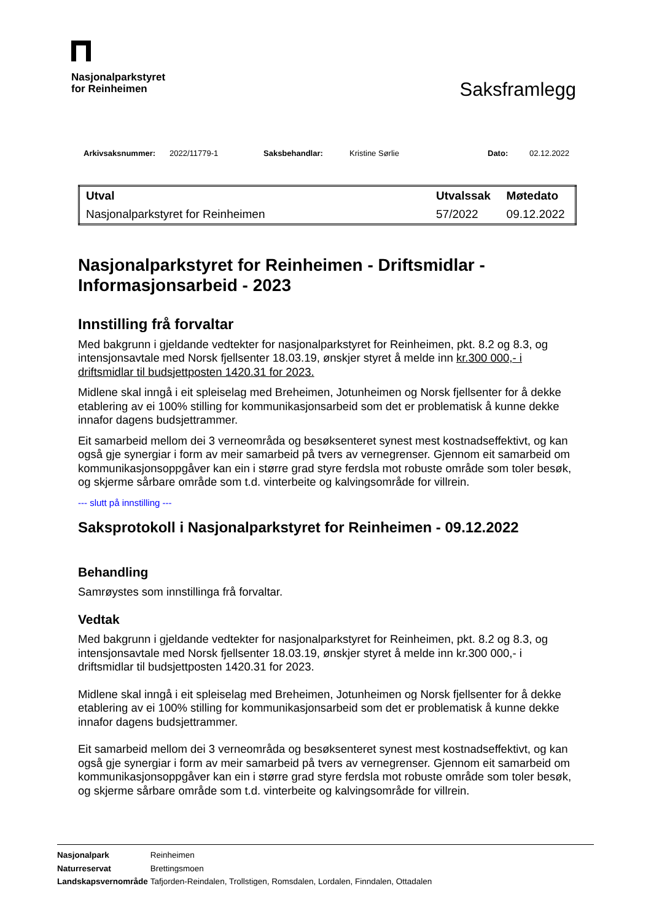Nasjonalparkstyret
for Reinheimen
Saksframlegg
Arkivsaksnummer: 2022/11779-1 Saksbehandlar: Kristine Sørlie Dato: 02.12.2022
| Utval | Utvalssak | Møtedato |
| --- | --- | --- |
| Nasjonalparkstyret for Reinheimen | 57/2022 | 09.12.2022 |
Nasjonalparkstyret for Reinheimen - Driftsmidlar - Informasjonsarbeid - 2023
Innstilling frå forvaltar
Med bakgrunn i gjeldande vedtekter for nasjonalparkstyret for Reinheimen, pkt. 8.2 og 8.3, og intensjonsavtale med Norsk fjellsenter 18.03.19, ønskjer styret å melde inn kr.300 000,- i driftsmidlar til budsjettposten 1420.31 for 2023.
Midlene skal inngå i eit spleiselag med Breheimen, Jotunheimen og Norsk fjellsenter for å dekke etablering av ei 100% stilling for kommunikasjonsarbeid som det er problematisk å kunne dekke innafor dagens budsjettrammer.
Eit samarbeid mellom dei 3 verneområda og besøksenteret synest mest kostnadseffektivt, og kan også gje synergiar i form av meir samarbeid på tvers av vernegrenser. Gjennom eit samarbeid om kommunikasjonsoppgåver kan ein i større grad styre ferdsla mot robuste område som toler besøk, og skjerme sårbare område som t.d. vinterbeite og kalvingsområde for villrein.
--- slutt på innstilling ---
Saksprotokoll i Nasjonalparkstyret for Reinheimen - 09.12.2022
Behandling
Samrøystes som innstillinga frå forvaltar.
Vedtak
Med bakgrunn i gjeldande vedtekter for nasjonalparkstyret for Reinheimen, pkt. 8.2 og 8.3, og intensjonsavtale med Norsk fjellsenter 18.03.19, ønskjer styret å melde inn kr.300 000,- i driftsmidlar til budsjettposten 1420.31 for 2023.
Midlene skal inngå i eit spleiselag med Breheimen, Jotunheimen og Norsk fjellsenter for å dekke etablering av ei 100% stilling for kommunikasjonsarbeid som det er problematisk å kunne dekke innafor dagens budsjettrammer.
Eit samarbeid mellom dei 3 verneområda og besøksenteret synest mest kostnadseffektivt, og kan også gje synergiar i form av meir samarbeid på tvers av vernegrenser. Gjennom eit samarbeid om kommunikasjonsoppgåver kan ein i større grad styre ferdsla mot robuste område som toler besøk, og skjerme sårbare område som t.d. vinterbeite og kalvingsområde for villrein.
| Nasjonalpark | Reinheimen |
| Naturreservat | Brettingsmoen |
| Landskapsvernområde | Tafjorden-Reindalen, Trollstigen, Romsdalen, Lordalen, Finndalen, Ottadalen |